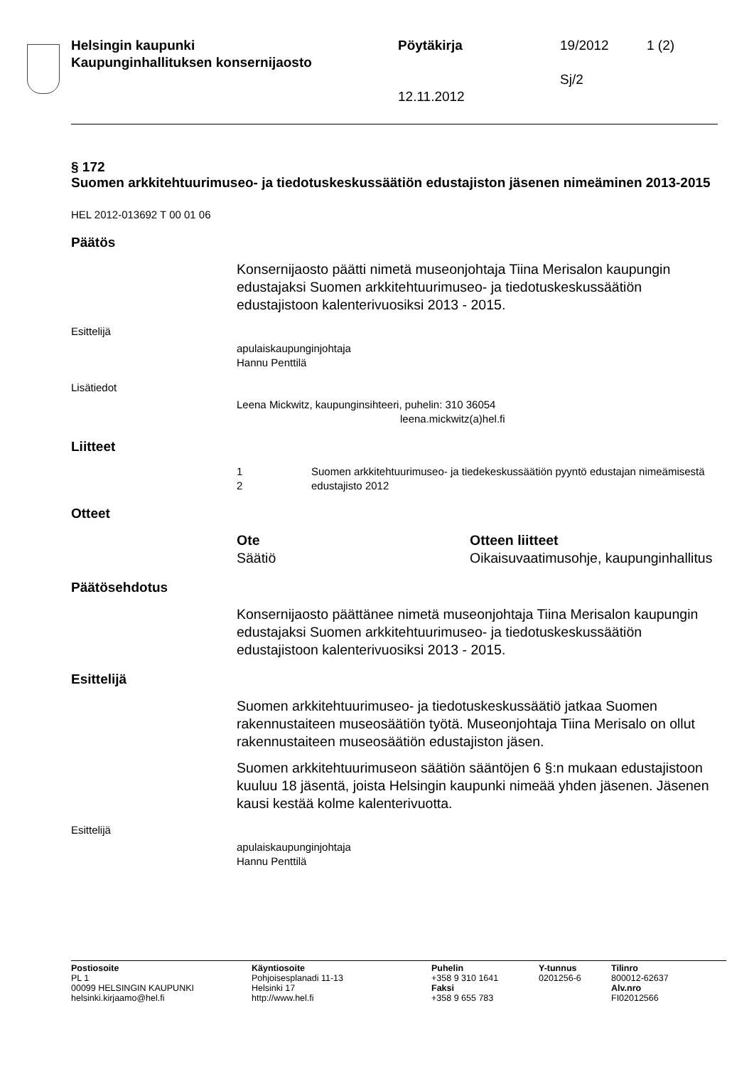Helsingin kaupunki
Kaupunginhallituksen konsernijaosto
Pöytäkirja
12.11.2012
19/2012
Sj/2
1 (2)
§ 172
Suomen arkkitehtuurimuseo- ja tiedotuskeskussäätiön edustajiston jäsenen nimeäminen 2013-2015
HEL 2012-013692 T 00 01 06
Päätös
Konsernijaosto päätti nimetä museonjohtaja Tiina Merisalon kaupungin edustajaksi Suomen arkkitehtuurimuseo- ja tiedotuskeskussäätiön edustajistoon kalenterivuosiksi 2013 - 2015.
Esittelijä
apulaiskaupunginjohtaja
Hannu Penttilä
Lisätiedot
Leena Mickwitz, kaupunginsihteeri, puhelin: 310 36054
leena.mickwitz(a)hel.fi
Liitteet
1
Suomen arkkitehtuurimuseo- ja tiedekeskussäätiön pyyntö edustajan nimeämisestä
2
edustajisto 2012
Otteet
Ote
Säätiö
Otteen liitteet
Oikaisuvaatimusohje, kaupunginhallitus
Päätösehdotus
Konsernijaosto päättänee nimetä museonjohtaja Tiina Merisalon kaupungin edustajaksi Suomen arkkitehtuurimuseo- ja tiedotuskeskussäätiön edustajistoon kalenterivuosiksi 2013 - 2015.
Esittelijä
Suomen arkkitehtuurimuseo- ja tiedotuskeskussäätiö jatkaa Suomen rakennustaiteen museosäätiön työtä. Museonjohtaja Tiina Merisalo on ollut rakennustaiteen museosäätiön edustajiston jäsen.
Suomen arkkitehtuurimuseon säätiön sääntöjen 6 §:n mukaan edustajistoon kuuluu 18 jäsentä, joista Helsingin kaupunki nimeää yhden jäsenen. Jäsenen kausi kestää kolme kalenterivuotta.
Esittelijä
apulaiskaupunginjohtaja
Hannu Penttilä
Postiosoite
PL 1
00099 HELSINGIN KAUPUNKI
helsinki.kirjaamo@hel.fi
Käyntiosoite
Pohjoisesplanadi 11-13
Helsinki 17
http://www.hel.fi
Puhelin
+358 9 310 1641
Faksi
+358 9 655 783
Y-tunnus
0201256-6
Tilinro
800012-62637
Alv.nro
FI02012566